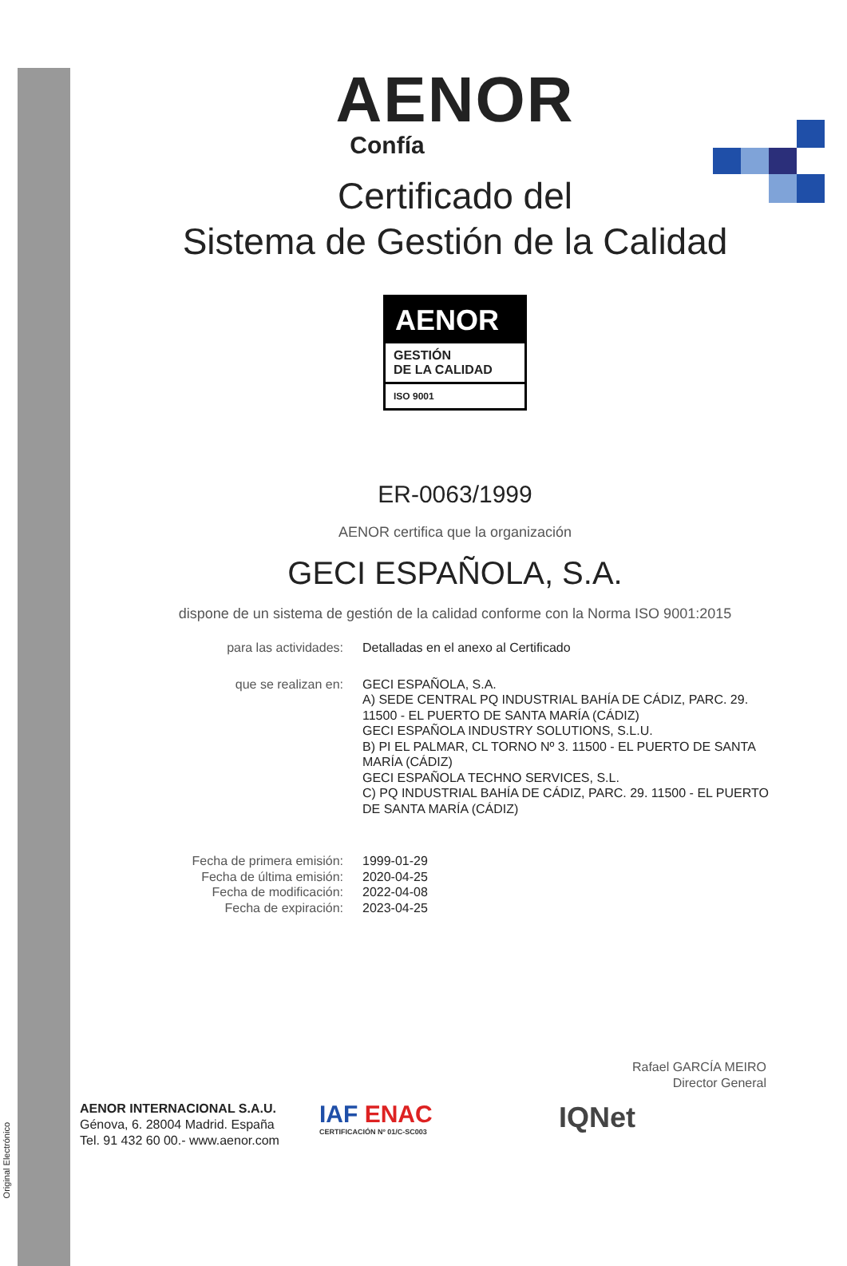Original Electrónico
AENOR
Confía
Certificado del
Sistema de Gestión de la Calidad
AENOR
GESTIÓN
DE LA CALIDAD
ISO 9001
ER-0063/1999
AENOR certifica que la organización
GECI ESPAÑOLA, S.A.
dispone de un sistema de gestión de la calidad conforme con la Norma ISO 9001:2015
para las actividades: Detalladas en el anexo al Certificado
que se realizan en: GECI ESPAÑOLA, S.A.
A) SEDE CENTRAL PQ INDUSTRIAL BAHÍA DE CÁDIZ, PARC. 29. 11500 - EL PUERTO DE SANTA MARÍA (CÁDIZ)
GECI ESPAÑOLA INDUSTRY SOLUTIONS, S.L.U.
B) PI EL PALMAR, CL TORNO Nº 3. 11500 - EL PUERTO DE SANTA MARÍA (CÁDIZ)
GECI ESPAÑOLA TECHNO SERVICES, S.L.
C) PQ INDUSTRIAL BAHÍA DE CÁDIZ, PARC. 29. 11500 - EL PUERTO DE SANTA MARÍA (CÁDIZ)
Fecha de primera emisión:
Fecha de última emisión:
Fecha de modificación:
Fecha de expiración:
1999-01-29
2020-04-25
2022-04-08
2023-04-25
Rafael GARCÍA MEIRO
Director General
AENOR INTERNACIONAL S.A.U.
Génova, 6. 28004 Madrid. España
Tel. 91 432 60 00.- www.aenor.com
IAF ENAC
CERTIFICACIÓN Nº 01/C-SC003
IQNet